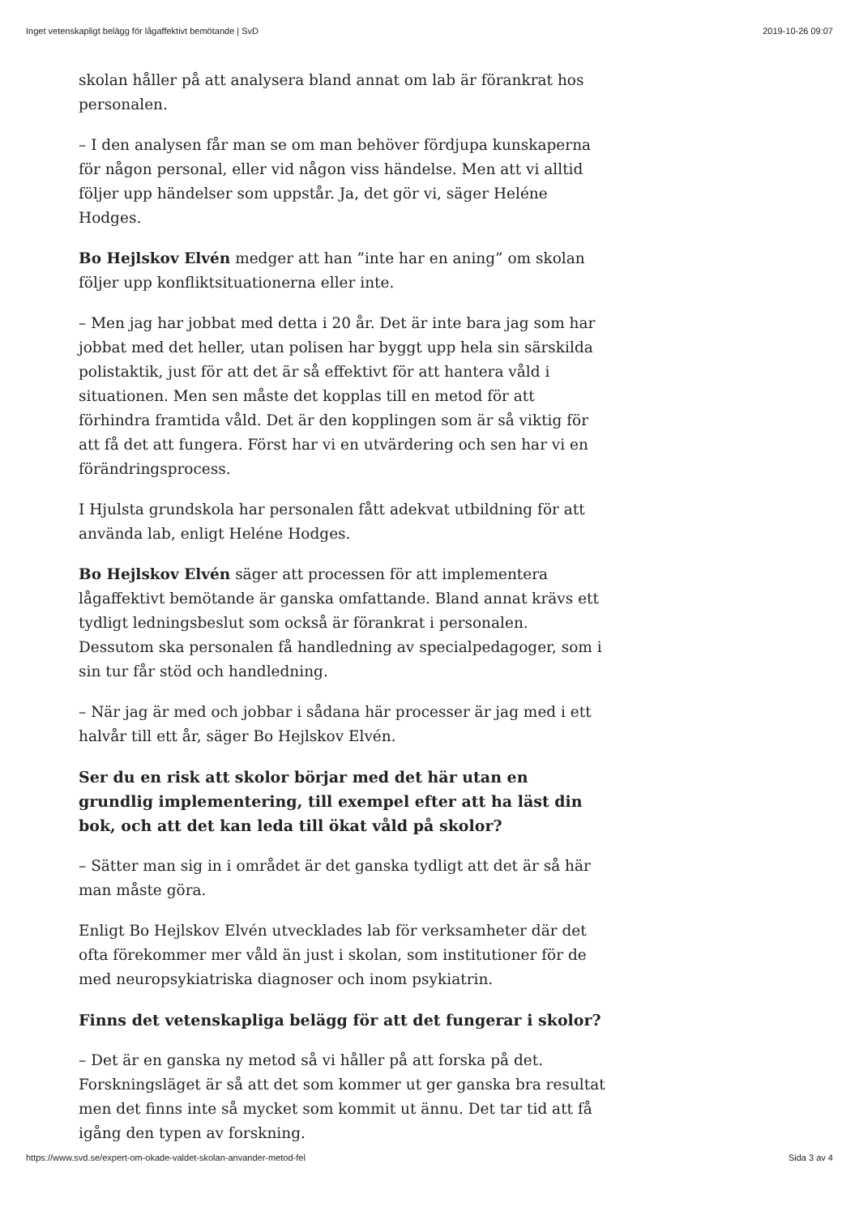Inget vetenskapligt belägg för lågaffektivt bemötande | SvD 2019-10-26 09:07
skolan håller på att analysera bland annat om lab är förankrat hos personalen.
– I den analysen får man se om man behöver fördjupa kunskaperna för någon personal, eller vid någon viss händelse. Men att vi alltid följer upp händelser som uppstår. Ja, det gör vi, säger Heléne Hodges.
Bo Hejlskov Elvén medger att han ”inte har en aning” om skolan följer upp konfliktsituationerna eller inte.
– Men jag har jobbat med detta i 20 år. Det är inte bara jag som har jobbat med det heller, utan polisen har byggt upp hela sin särskilda polistaktik, just för att det är så effektivt för att hantera våld i situationen. Men sen måste det kopplas till en metod för att förhindra framtida våld. Det är den kopplingen som är så viktig för att få det att fungera. Först har vi en utvärdering och sen har vi en förändringsprocess.
I Hjulsta grundskola har personalen fått adekvat utbildning för att använda lab, enligt Heléne Hodges.
Bo Hejlskov Elvén säger att processen för att implementera lågaffektivt bemötande är ganska omfattande. Bland annat krävs ett tydligt ledningsbeslut som också är förankrat i personalen. Dessutom ska personalen få handledning av specialpedagoger, som i sin tur får stöd och handledning.
– När jag är med och jobbar i sådana här processer är jag med i ett halvår till ett år, säger Bo Hejlskov Elvén.
Ser du en risk att skolor börjar med det här utan en grundlig implementering, till exempel efter att ha läst din bok, och att det kan leda till ökat våld på skolor?
– Sätter man sig in i området är det ganska tydligt att det är så här man måste göra.
Enligt Bo Hejlskov Elvén utvecklades lab för verksamheter där det ofta förekommer mer våld än just i skolan, som institutioner för de med neuropsykiatriska diagnoser och inom psykiatrin.
Finns det vetenskapliga belägg för att det fungerar i skolor?
– Det är en ganska ny metod så vi håller på att forska på det. Forskningsläget är så att det som kommer ut ger ganska bra resultat men det finns inte så mycket som kommit ut ännu. Det tar tid att få igång den typen av forskning.
https://www.svd.se/expert-om-okade-valdet-skolan-anvander-metod-fel Sida 3 av 4